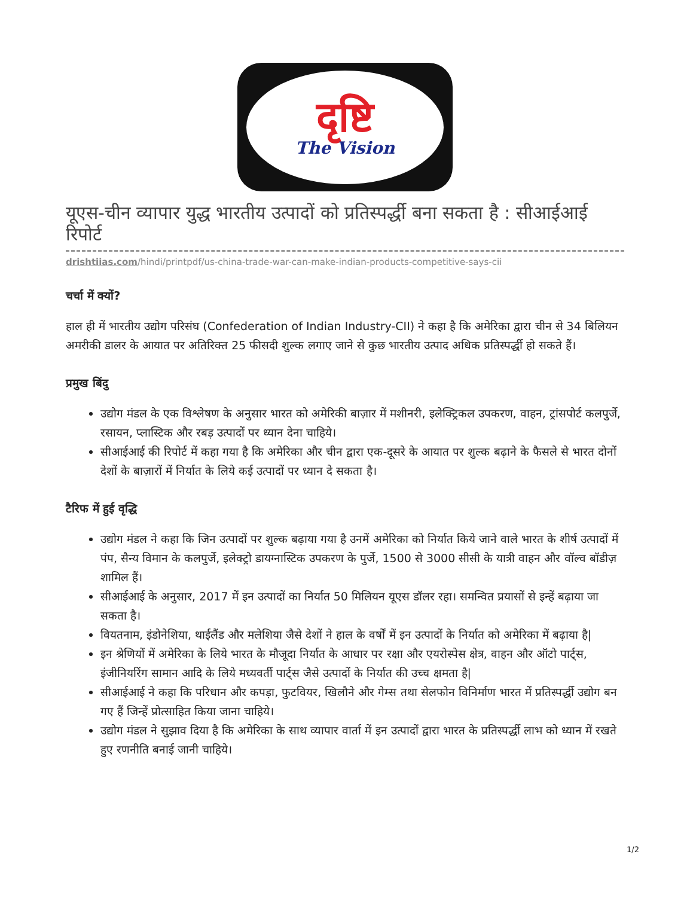दृष्टि
The Vision
यूएस-चीन व्यापार युद्ध भारतीय उत्पादों को प्रतिस्पर्द्धी बना सकता है : सीआईआई रिपोर्ट
drishtiias.com/hindi/printpdf/us-china-trade-war-can-make-indian-products-competitive-says-cii
चर्चा में क्यों?
हाल ही में भारतीय उद्योग परिसंघ (Confederation of Indian Industry-CII) ने कहा है कि अमेरिका द्वारा चीन से 34 बिलियन अमरीकी डालर के आयात पर अतिरिक्त 25 फीसदी शुल्क लगाए जाने से कुछ भारतीय उत्पाद अधिक प्रतिस्पर्द्धी हो सकते हैं।
प्रमुख बिंदु
उद्योग मंडल के एक विश्लेषण के अनुसार भारत को अमेरिकी बाज़ार में मशीनरी, इलेक्ट्रिकल उपकरण, वाहन, ट्रांसपोर्ट कलपुर्जे, रसायन, प्लास्टिक और रबड़ उत्पादों पर ध्यान देना चाहिये।
सीआईआई की रिपोर्ट में कहा गया है कि अमेरिका और चीन द्वारा एक-दूसरे के आयात पर शुल्क बढ़ाने के फैसले से भारत दोनों देशों के बाज़ारों में निर्यात के लिये कई उत्पादों पर ध्यान दे सकता है।
टैरिफ में हुई वृद्धि
उद्योग मंडल ने कहा कि जिन उत्पादों पर शुल्क बढ़ाया गया है उनमें अमेरिका को निर्यात किये जाने वाले भारत के शीर्ष उत्पादों में पंप, सैन्य विमान के कलपुर्जे, इलेक्ट्रो डायग्नास्टिक उपकरण के पुर्जे, 1500 से 3000 सीसी के यात्री वाहन और वॉल्व बॉडीज़ शामिल हैं।
सीआईआई के अनुसार, 2017 में इन उत्पादों का निर्यात 50 मिलियन यूएस डॉलर रहा। समन्वित प्रयासों से इन्हें बढ़ाया जा सकता है।
वियतनाम, इंडोनेशिया, थाईलैंड और मलेशिया जैसे देशों ने हाल के वर्षों में इन उत्पादों के निर्यात को अमेरिका में बढ़ाया है|
इन श्रेणियों में अमेरिका के लिये भारत के मौजूदा निर्यात के आधार पर रक्षा और एयरोस्पेस क्षेत्र, वाहन और ऑटो पार्ट्स, इंजीनियरिंग सामान आदि के लिये मध्यवर्ती पार्ट्स जैसे उत्पादों के निर्यात की उच्च क्षमता है|
सीआईआई ने कहा कि परिधान और कपड़ा, फुटवियर, खिलौने और गेम्स तथा सेलफोन विनिर्माण भारत में प्रतिस्पर्द्धी उद्योग बन गए हैं जिन्हें प्रोत्साहित किया जाना चाहिये।
उद्योग मंडल ने सुझाव दिया है कि अमेरिका के साथ व्यापार वार्ता में इन उत्पादों द्वारा भारत के प्रतिस्पर्द्धी लाभ को ध्यान में रखते हुए रणनीति बनाई जानी चाहिये।
1/2